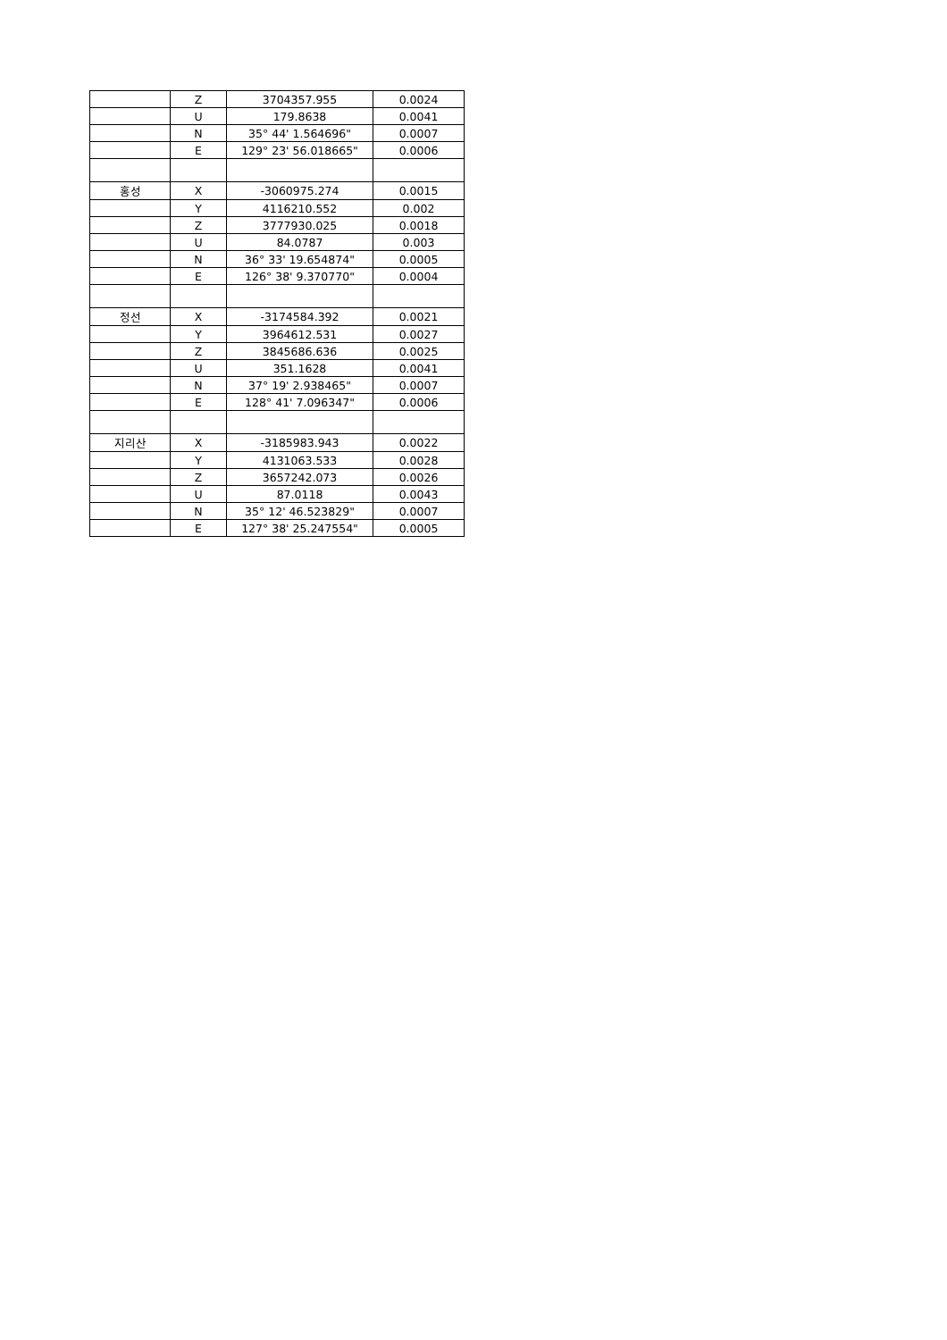| | Z | 3704357.955 | 0.0024 |
| | U | 179.8638 | 0.0041 |
| | N | 35° 44' 1.564696" | 0.0007 |
| | E | 129° 23' 56.018665" | 0.0006 |
| 홍성 | X | -3060975.274 | 0.0015 |
| | Y | 4116210.552 | 0.002 |
| | Z | 3777930.025 | 0.0018 |
| | U | 84.0787 | 0.003 |
| | N | 36° 33' 19.654874" | 0.0005 |
| | E | 126° 38' 9.370770" | 0.0004 |
| 정선 | X | -3174584.392 | 0.0021 |
| | Y | 3964612.531 | 0.0027 |
| | Z | 3845686.636 | 0.0025 |
| | U | 351.1628 | 0.0041 |
| | N | 37° 19' 2.938465" | 0.0007 |
| | E | 128° 41' 7.096347" | 0.0006 |
| 지리산 | X | -3185983.943 | 0.0022 |
| | Y | 4131063.533 | 0.0028 |
| | Z | 3657242.073 | 0.0026 |
| | U | 87.0118 | 0.0043 |
| | N | 35° 12' 46.523829" | 0.0007 |
| | E | 127° 38' 25.247554" | 0.0005 |